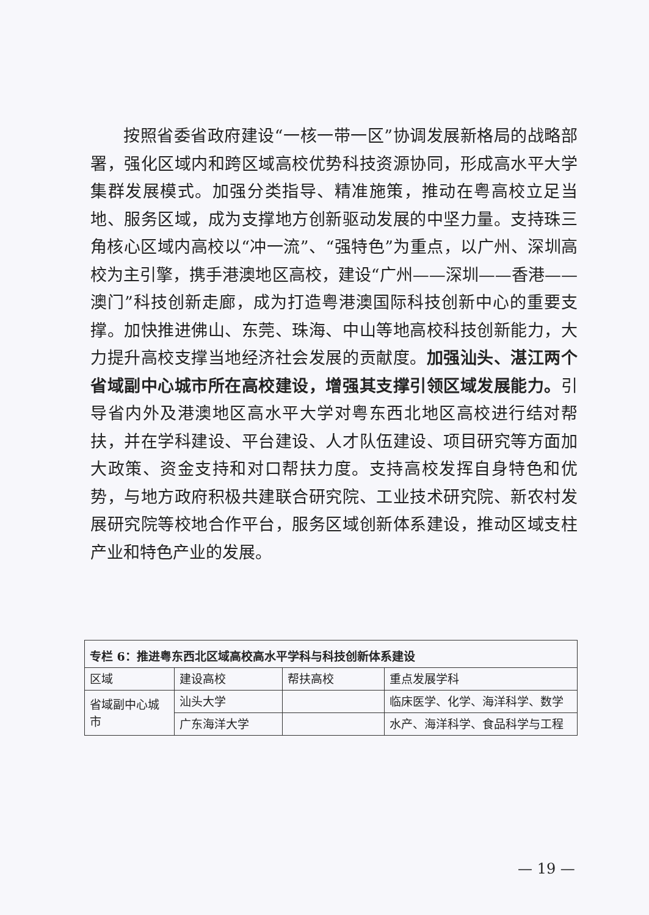按照省委省政府建设“一核一带一区”协调发展新格局的战略部署，强化区域内和跨区域高校优势科技资源协同，形成高水平大学集群发展模式。加强分类指导、精准施策，推动在粤高校立足当地、服务区域，成为支撑地方创新驱动发展的中坚力量。支持珠三角核心区域内高校以“冲一流”、“强特色”为重点，以广州、深圳高校为主引擎，携手港澳地区高校，建设“广州——深圳——香港——澳门”科技创新走廊，成为打造粤港澳国际科技创新中心的重要支撑。加快推进佛山、东莞、珠海、中山等地高校科技创新能力，大力提升高校支撑当地经济社会发展的贡献度。加强汕头、湛江两个省域副中心城市所在高校建设，增强其支撑引领区域发展能力。引导省内外及港澳地区高水平大学对粤东西北地区高校进行结对帮扶，并在学科建设、平台建设、人才队伍建设、项目研究等方面加大政策、资金支持和对口帮扶力度。支持高校发挥自身特色和优势，与地方政府积极共建联合研究院、工业技术研究院、新农村发展研究院等校地合作平台，服务区域创新体系建设，推动区域支柱产业和特色产业的发展。
| 专栏 6：推进粤东西北区域高校高水平学科与科技创新体系建设 | | | |
| --- | --- | --- | --- |
| 区域 | 建设高校 | 帮扶高校 | 重点发展学科 |
| 省域副中心城市 | 汕头大学 | | 临床医学、化学、海洋科学、数学 |
| | 广东海洋大学 | | 水产、海洋科学、食品科学与工程 |
— 19 —